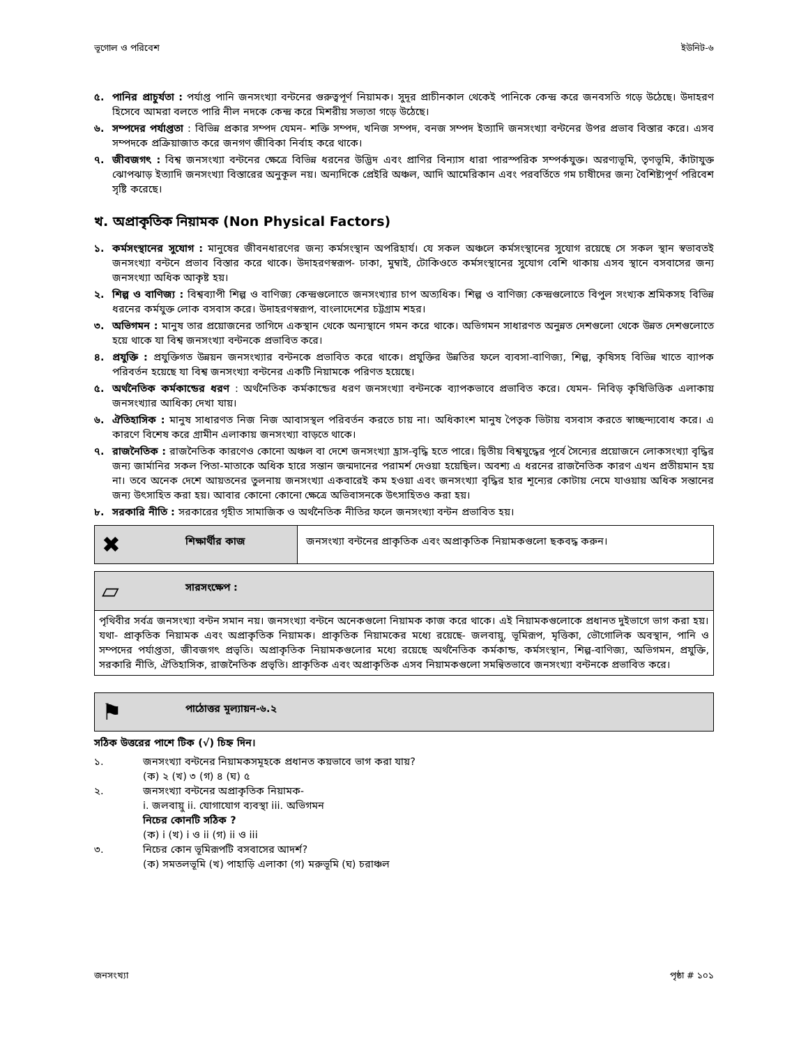ভূগোল ও পরিবেশ ইউনিট-৬
৫. পানির প্রাচুর্যতা : পর্যাপ্ত পানি জনসংখ্যা বন্টনের গুরুত্বপূর্ণ নিয়ামক। সুদূর প্রাচীনকাল থেকেই পানিকে কেন্দ্র করে জনবসতি গড়ে উঠেছে। উদাহরণ হিসেবে আমরা বলতে পারি নীল নদকে কেন্দ্র করে মিশরীয় সভ্যতা গড়ে উঠেছে।
৬. সম্পদের পর্যাপ্ততা : বিভিন্ন প্রকার সম্পদ যেমন- শক্তি সম্পদ, খনিজ সম্পদ, বনজ সম্পদ ইত্যাদি জনসংখ্যা বন্টনের উপর প্রভাব বিস্তার করে। এসব সম্পদকে প্রক্রিয়াজাত করে জনগণ জীবিকা নির্বাহ করে থাকে।
৭. জীবজগৎ : বিশ্ব জনসংখ্যা বন্টনের ক্ষেত্রে বিভিন্ন ধরনের উদ্ভিদ এবং প্রাণির বিন্যাস ধারা পারস্পরিক সম্পর্কযুক্ত। অরণ্যভূমি, তৃণভূমি, কাঁটাযুক্ত ঝোপঝাড় ইত্যাদি জনসংখ্যা বিস্তারের অনুকূল নয়। অন্যদিকে প্রেইরি অঞ্চল, আদি আমেরিকান এবং পরবর্তিতে গম চাষীদের জন্য বৈশিষ্ট্যপূর্ণ পরিবেশ সৃষ্টি করেছে।
খ. অপ্রাকৃতিক নিয়ামক (Non Physical Factors)
১. কর্মসংস্থানের সুযোগ : মানুষের জীবনধারণের জন্য কর্মসংস্থান অপরিহার্য। যে সকল অঞ্চলে কর্মসংস্থানের সুযোগ রয়েছে সে সকল স্থান স্বভাবতই জনসংখ্যা বন্টনে প্রভাব বিস্তার করে থাকে। উদাহরণস্বরূপ- ঢাকা, মুম্বাই, টোকিওতে কর্মসংস্থানের সুযোগ বেশি থাকায় এসব স্থানে বসবাসের জন্য জনসংখ্যা অধিক আকৃষ্ট হয়।
২. শিল্প ও বাণিজ্য : বিশ্বব্যাপী শিল্প ও বাণিজ্য কেন্দ্রগুলোতে জনসংখ্যার চাপ অত্যধিক। শিল্প ও বাণিজ্য কেন্দ্রগুলোতে বিপুল সংখ্যক শ্রমিকসহ বিভিন্ন ধরনের কর্মযুক্ত লোক বসবাস করে। উদাহরণস্বরূপ, বাংলাদেশের চট্টগ্রাম শহর।
৩. অভিগমন : মানুষ তার প্রয়োজনের তাগিদে একস্থান থেকে অন্যস্থানে গমন করে থাকে। অভিগমন সাধারণত অনুন্নত দেশগুলো থেকে উন্নত দেশগুলোতে হয়ে থাকে যা বিশ্ব জনসংখ্যা বন্টনকে প্রভাবিত করে।
৪. প্রযুক্তি : প্রযুক্তিগত উন্নয়ন জনসংখ্যার বন্টনকে প্রভাবিত করে থাকে। প্রযুক্তির উন্নতির ফলে ব্যবসা-বাণিজ্য, শিল্প, কৃষিসহ বিভিন্ন খাতে ব্যাপক পরিবর্তন হয়েছে যা বিশ্ব জনসংখ্যা বন্টনের একটি নিয়ামকে পরিণত হয়েছে।
৫. অর্থনৈতিক কর্মকান্ডের ধরণ : অর্থনৈতিক কর্মকান্ডের ধরণ জনসংখ্যা বন্টনকে ব্যাপকভাবে প্রভাবিত করে। যেমন- নিবিড় কৃষিভিত্তিক এলাকায় জনসংখ্যার আধিক্য দেখা যায়।
৬. ঐতিহাসিক : মানুষ সাধারণত নিজ নিজ আবাসস্থল পরিবর্তন করতে চায় না। অধিকাংশ মানুষ পৈতৃক ভিটায় বসবাস করতে স্বাচ্ছন্দ্যবোধ করে। এ কারণে বিশেষ করে গ্রামীন এলাকায় জনসংখ্যা বাড়তে থাকে।
৭. রাজনৈতিক : রাজনৈতিক কারণেও কোনো অঞ্চল বা দেশে জনসংখ্যা হ্রাস-বৃদ্ধি হতে পারে। দ্বিতীয় বিশ্বযুদ্ধের পূর্বে সৈন্যের প্রয়োজনে লোকসংখ্যা বৃদ্ধির জন্য জার্মানির সকল পিতা-মাতাকে অধিক হারে সন্তান জন্মদানের পরামর্শ দেওয়া হয়েছিল। অবশ্য এ ধরনের রাজনৈতিক কারণ এখন প্রতীয়মান হয় না। তবে অনেক দেশে আয়তনের তুলনায় জনসংখ্যা একবারেই কম হওয়া এবং জনসংখ্যা বৃদ্ধির হার শূন্যের কোটায় নেমে যাওয়ায় অধিক সন্তানের জন্য উৎসাহিত করা হয়। আবার কোনো কোনো ক্ষেত্রে অভিবাসনকে উৎসাহিতও করা হয়।
৮. সরকারি নীতি : সরকারের গৃহীত সামাজিক ও অর্থনৈতিক নীতির ফলে জনসংখ্যা বন্টন প্রভাবিত হয়।
✖ শিক্ষার্থীর কাজ জনসংখ্যা বন্টনের প্রাকৃতিক এবং অপ্রাকৃতিক নিয়ামকগুলো ছকবদ্ধ করুন।
▱ সারসংক্ষেপ :
পৃথিবীর সর্বত্র জনসংখ্যা বন্টন সমান নয়। জনসংখ্যা বন্টনে অনেকগুলো নিয়ামক কাজ করে থাকে। এই নিয়ামকগুলোকে প্রধানত দুইভাগে ভাগ করা হয়। যথা- প্রাকৃতিক নিয়ামক এবং অপ্রাকৃতিক নিয়ামক। প্রাকৃতিক নিয়ামকের মধ্যে রয়েছে- জলবায়ু, ভূমিরূপ, মৃত্তিকা, ভৌগোলিক অবস্থান, পানি ও সম্পদের পর্যাপ্ততা, জীবজগৎ প্রভৃতি। অপ্রাকৃতিক নিয়ামকগুলোর মধ্যে রয়েছে অর্থনৈতিক কর্মকান্ড, কর্মসংস্থান, শিল্প-বাণিজ্য, অভিগমন, প্রযুক্তি, সরকারি নীতি, ঐতিহাসিক, রাজনৈতিক প্রভৃতি। প্রাকৃতিক এবং অপ্রাকৃতিক এসব নিয়ামকগুলো সমন্বিতভাবে জনসংখ্যা বন্টনকে প্রভাবিত করে।
⚑ পাঠোত্তর মূল্যায়ন-৬.২
সঠিক উত্তরের পাশে টিক (√) চিহ্ন দিন।
১. জনসংখ্যা বন্টনের নিয়ামকসমূহকে প্রধানত কয়ভাবে ভাগ করা যায়?
(ক) ২ (খ) ৩ (গ) ৪ (ঘ) ৫
২. জনসংখ্যা বন্টনের অপ্রাকৃতিক নিয়ামক-
i. জলবায়ু ii. যোগাযোগ ব্যবস্থা iii. অভিগমন
নিচের কোনটি সঠিক ?
(ক) i (খ) i ও ii (গ) ii ও iii
৩. নিচের কোন ভূমিরূপটি বসবাসের আদর্শ?
(ক) সমতলভূমি (খ) পাহাড়ি এলাকা (গ) মরুভূমি (ঘ) চরাঞ্চল
জনসংখ্যা পৃষ্ঠা # ১০১